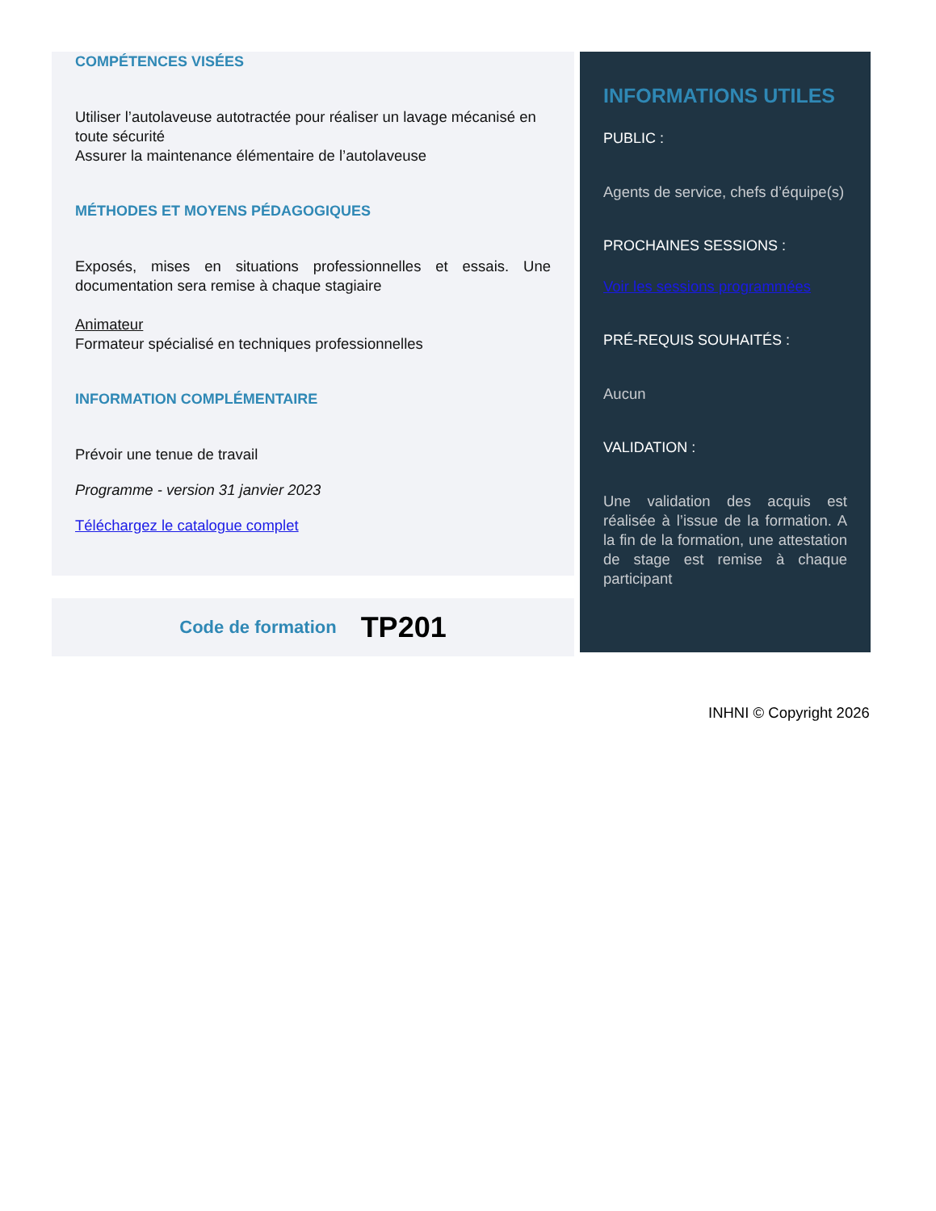COMPÉTENCES VISÉES
Utiliser l’autolaveuse autotractée pour réaliser un lavage mécanisé en toute sécurité
Assurer la maintenance élémentaire de l’autolaveuse
MÉTHODES ET MOYENS PÉDAGOGIQUES
Exposés, mises en situations professionnelles et essais. Une documentation sera remise à chaque stagiaire
Animateur
Formateur spécialisé en techniques professionnelles
INFORMATION COMPLÉMENTAIRE
Prévoir une tenue de travail
Programme - version 31 janvier 2023
Téléchargez le catalogue complet
Code de formation TP201
INFORMATIONS UTILES
PUBLIC :
Agents de service, chefs d’équipe(s)
PROCHAINES SESSIONS :
Voir les sessions programmées
PRÉ-REQUIS SOUHAITÉS :
Aucun
VALIDATION :
Une validation des acquis est réalisée à l’issue de la formation. A la fin de la formation, une attestation de stage est remise à chaque participant
INHNI © Copyright 2026